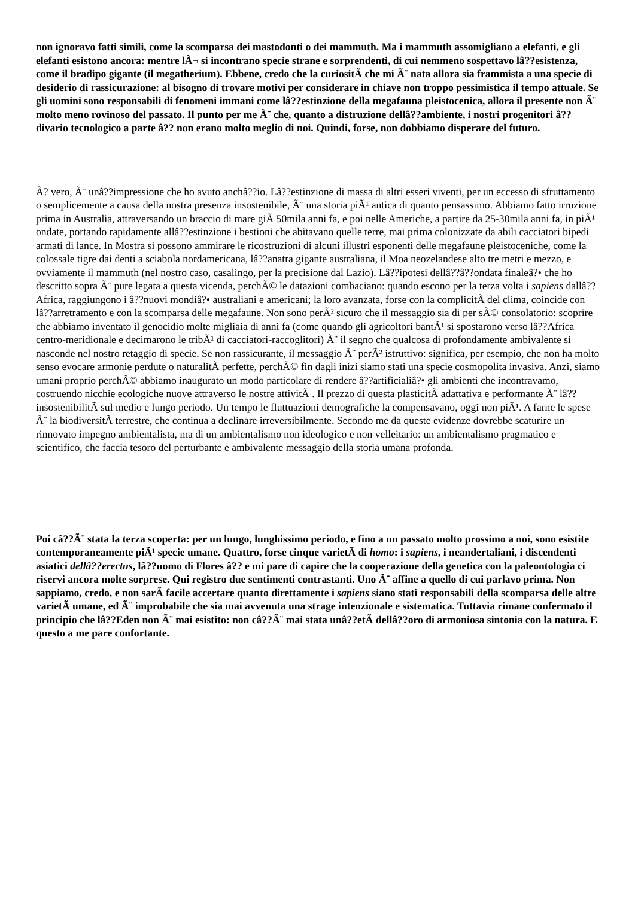non ignoravo fatti simili, come la scomparsa dei mastodonti o dei mammuth. Ma i mammuth assomigliano a elefanti, e gli elefanti esistono ancora: mentre lÃ¬ si incontrano specie strane e sorprendenti, di cui nemmeno sospettavo lâ??esistenza, come il bradipo gigante (il megatherium). Ebbene, credo che la curiositÃ che mi Ã¨ nata allora sia frammista a una specie di desiderio di rassicurazione: al bisogno di trovare motivi per considerare in chiave non troppo pessimistica il tempo attuale. Se gli uomini sono responsabili di fenomeni immani come lâ??estinzione della megafauna pleistocenica, allora il presente non Ã¨ molto meno rovinoso del passato. Il punto per me Ã¨ che, quanto a distruzione dellâ??ambiente, i nostri progenitori â?? divario tecnologico a parte â?? non erano molto meglio di noi. Quindi, forse, non dobbiamo disperare del futuro.
Ã? vero, Ã¨ unâ??impressione che ho avuto anchâ??io. Lâ??estinzione di massa di altri esseri viventi, per un eccesso di sfruttamento o semplicemente a causa della nostra presenza insostenibile, Ã¨ una storia piÃ¹ antica di quanto pensassimo. Abbiamo fatto irruzione prima in Australia, attraversando un braccio di mare giÃ 50mila anni fa, e poi nelle Americhe, a partire da 25-30mila anni fa, in piÃ¹ ondate, portando rapidamente allâ??estinzione i bestioni che abitavano quelle terre, mai prima colonizzate da abili cacciatori bipedi armati di lance. In Mostra si possono ammirare le ricostruzioni di alcuni illustri esponenti delle megafaune pleistoceniche, come la colossale tigre dai denti a sciabola nordamericana, lâ??anatra gigante australiana, il Moa neozelandese alto tre metri e mezzo, e ovviamente il mammuth (nel nostro caso, casalingo, per la precisione dal Lazio). Lâ??ipotesi dellâ??â??ondata finaleâ?• che ho descritto sopra Ã¨ pure legata a questa vicenda, perchÃ© le datazioni combaciano: quando escono per la terza volta i sapiens dallâ??Africa, raggiungono i â??nuovi mondiâ?• australiani e americani; la loro avanzata, forse con la complicitÃ del clima, coincide con lâ??arretramento e con la scomparsa delle megafaune. Non sono perÃ² sicuro che il messaggio sia di per sÃ© consolatorio: scoprire che abbiamo inventato il genocidio molte migliaia di anni fa (come quando gli agricoltori bantÃ¹ si spostarono verso lâ??Africa centro-meridionale e decimarono le tribÃ¹ di cacciatori-raccoglitori) Ã¨ il segno che qualcosa di profondamente ambivalente si nasconde nel nostro retaggio di specie. Se non rassicurante, il messaggio Ã¨ perÃ² istruttivo: significa, per esempio, che non ha molto senso evocare armonie perdute o naturalitÃ perfette, perchÃ© fin dagli inizi siamo stati una specie cosmopolita invasiva. Anzi, siamo umani proprio perchÃ© abbiamo inaugurato un modo particolare di rendere â??artificialiâ?• gli ambienti che incontravamo, costruendo nicchie ecologiche nuove attraverso le nostre attivitÃ . Il prezzo di questa plasticitÃ adattativa e performante Ã¨ lâ??insostenibilitÃ sul medio e lungo periodo. Un tempo le fluttuazioni demografiche la compensavano, oggi non piÃ¹. A farne le spese Ã¨ la biodiversitÃ terrestre, che continua a declinare irreversibilmente. Secondo me da queste evidenze dovrebbe scaturire un rinnovato impegno ambientalista, ma di un ambientalismo non ideologico e non velleitario: un ambientalismo pragmatico e scientifico, che faccia tesoro del perturbante e ambivalente messaggio della storia umana profonda.
Poi câ??Ã¨ stata la terza scoperta: per un lungo, lunghissimo periodo, e fino a un passato molto prossimo a noi, sono esistite contemporaneamente piÃ¹ specie umane. Quattro, forse cinque varietÃ di homo: i sapiens, i neandertaliani, i discendenti asiatici dellâ??erectus, lâ??uomo di Flores â?? e mi pare di capire che la cooperazione della genetica con la paleontologia ci riservi ancora molte sorprese. Qui registro due sentimenti contrastanti. Uno Ã¨ affine a quello di cui parlavo prima. Non sappiamo, credo, e non sarÃ facile accertare quanto direttamente i sapiens siano stati responsabili della scomparsa delle altre varietÃ umane, ed Ã¨ improbabile che sia mai avvenuta una strage intenzionale e sistematica. Tuttavia rimane confermato il principio che lâ??Eden non Ã¨ mai esistito: non câ??Ã¨ mai stata unâ??etÃ dellâ??oro di armoniosa sintonia con la natura. E questo a me pare confortante.